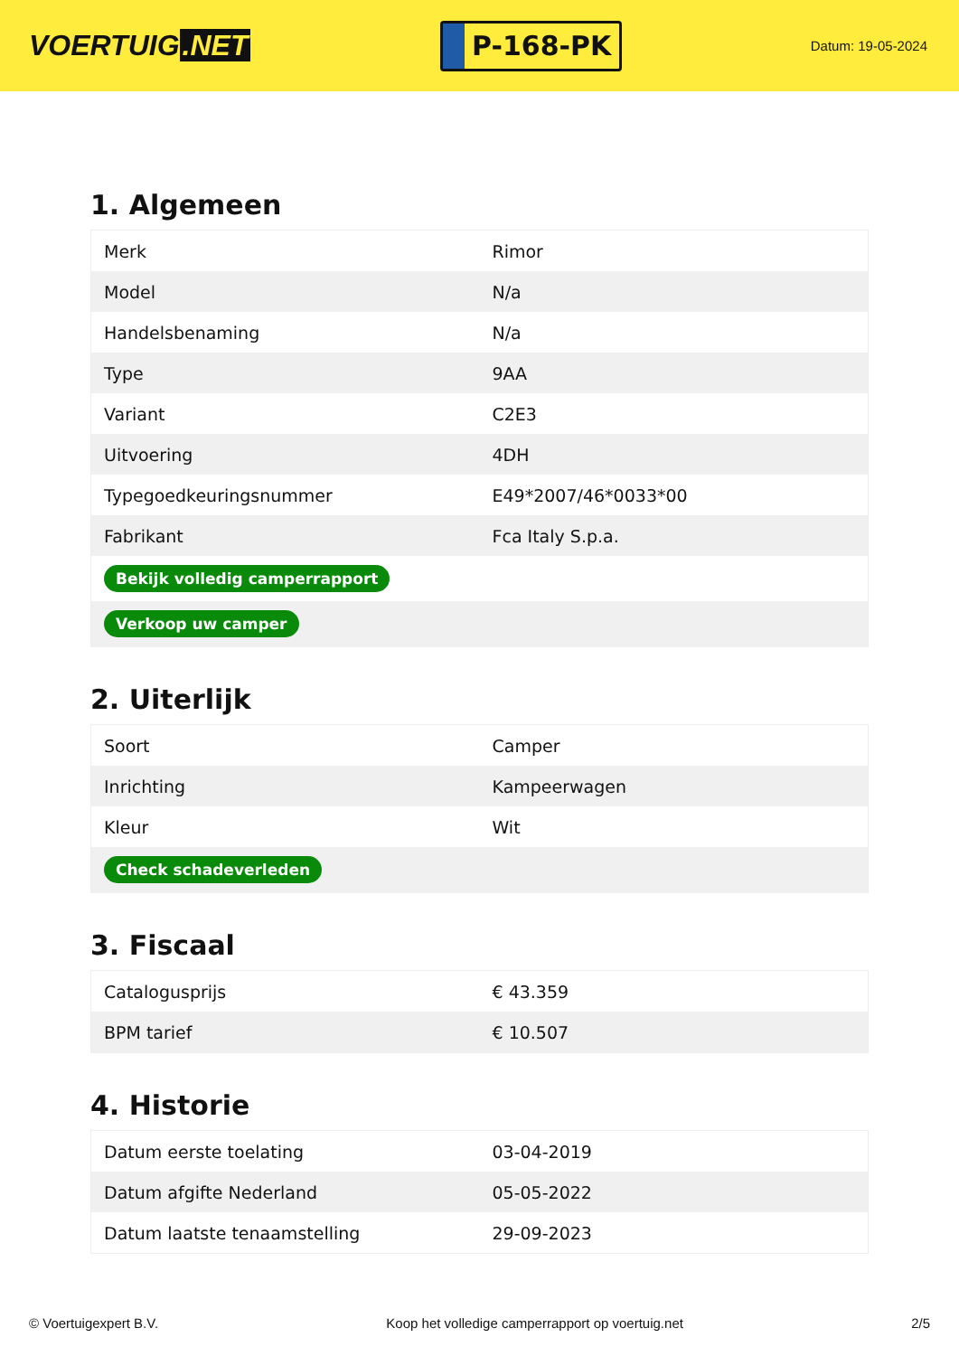VOERTUIG.NET
P-168-PK
Datum: 19-05-2024
1. Algemeen
| Merk | Rimor |
| Model | N/a |
| Handelsbenaming | N/a |
| Type | 9AA |
| Variant | C2E3 |
| Uitvoering | 4DH |
| Typegoedkeuringsnummer | E49*2007/46*0033*00 |
| Fabrikant | Fca Italy S.p.a. |
| Bekijk volledig camperrapport | |
| Verkoop uw camper | |
2. Uiterlijk
| Soort | Camper |
| Inrichting | Kampeerwagen |
| Kleur | Wit |
| Check schadeverleden | |
3. Fiscaal
| Catalogusprijs | € 43.359 |
| BPM tarief | € 10.507 |
4. Historie
| Datum eerste toelating | 03-04-2019 |
| Datum afgifte Nederland | 05-05-2022 |
| Datum laatste tenaamstelling | 29-09-2023 |
© Voertuigexpert B.V. Koop het volledige camperrapport op voertuig.net 2/5